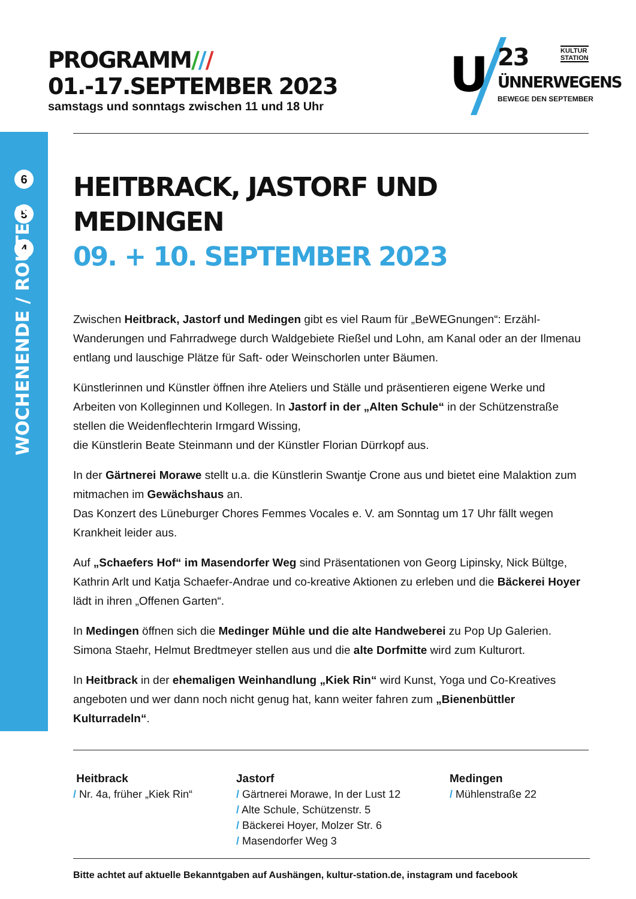PROGRAMM/// 01.-17.SEPTEMBER 2023
samstags und sonntags zwischen 11 und 18 Uhr
U
23
KULTUR
STATION
ÜNNERWEGENS
BEWEGE DEN SEPTEMBER
6
5
4
WOCHENENDE / ROUTE 2
HEITBRACK, JASTORF UND MEDINGEN
09. + 10. SEPTEMBER 2023
Zwischen Heitbrack, Jastorf und Medingen gibt es viel Raum für „BeWEGnungen“: Erzähl-Wanderungen und Fahrradwege durch Waldgebiete Rießel und Lohn, am Kanal oder an der Ilmenau entlang und lauschige Plätze für Saft- oder Weinschorlen unter Bäumen.
Künstlerinnen und Künstler öffnen ihre Ateliers und Ställe und präsentieren eigene Werke und Arbeiten von Kolleginnen und Kollegen. In Jastorf in der „Alten Schule“ in der Schützenstraße stellen die Weidenflechterin Irmgard Wissing,
die Künstlerin Beate Steinmann und der Künstler Florian Dürrkopf aus.
In der Gärtnerei Morawe stellt u.a. die Künstlerin Swantje Crone aus und bietet eine Malaktion zum mitmachen im Gewächshaus an.
Das Konzert des Lüneburger Chores Femmes Vocales e. V. am Sonntag um 17 Uhr fällt wegen Krankheit leider aus.
Auf „Schaefers Hof“ im Masendorfer Weg sind Präsentationen von Georg Lipinsky, Nick Bültge, Kathrin Arlt und Katja Schaefer-Andrae und co-kreative Aktionen zu erleben und die Bäckerei Hoyer lädt in ihren „Offenen Garten“.
In Medingen öffnen sich die Medinger Mühle und die alte Handweberei zu Pop Up Galerien. Simona Staehr, Helmut Bredtmeyer stellen aus und die alte Dorfmitte wird zum Kulturort.
In Heitbrack in der ehemaligen Weinhandlung „Kiek Rin“ wird Kunst, Yoga und Co-Kreatives angeboten und wer dann noch nicht genug hat, kann weiter fahren zum „Bienenbüttler Kulturradeln“.
Heitbrack
/ Nr. 4a, früher „Kiek Rin“
Jastorf
/ Gärtnerei Morawe, In der Lust 12
/ Alte Schule, Schützenstr. 5
/ Bäckerei Hoyer, Molzer Str. 6
/ Masendorfer Weg 3
Medingen
/ Mühlenstraße 22
Bitte achtet auf aktuelle Bekanntgaben auf Aushängen, kultur-station.de, instagram und facebook